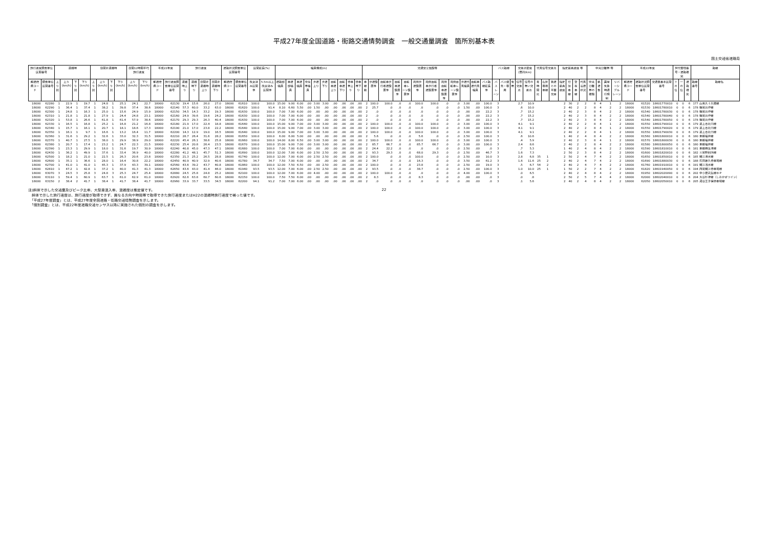平成27年度全国道路・街路交通情勢調査　一般交通量調査　箇所別基本表
国土交通省道路局
| 旅行速度調査単位区間番号 | | 混雑時 | | | | 昼間非混雑時 | | | | 昼間12時間平均旅行速度 | | 平成22年度 | | 旅行速度 | | | | 道路状況調査単位区間番号 | | 区間延長(%) | | 幅員構成(m) | | | | | | | | | | 交通安全施設等 | | | | | | | | | | | | バス路線 | | | 交差点密度(箇所/km) | | 代表信号交差点 | | | 指定最高速度 等 | | | | 中央分離帯 等 | | | | 平成22年度 | | | 世代管理番号・道路種別 | | | 路線 | |
| --- | --- | --- | --- | --- | --- | --- | --- | --- | --- | --- | --- | --- | --- | --- | --- | --- | --- | --- | --- | --- | --- | --- | --- | --- | --- | --- | --- | --- | --- | --- | --- | --- | --- | --- | --- | --- | --- | --- | --- | --- | --- | --- | --- | --- | --- | --- | --- | --- | --- | --- | --- | --- | --- | --- | --- | --- | --- | --- | --- | --- | --- | --- | --- | --- | --- | --- | --- |
| 都道府県コード | 調査単位区間番号 | 上り別 | 上り(km/h) | 下り別 | 下り(km/h) | 上り別 | 上り(km/h) | 下り別 | 下り(km/h) | 上り(km/h) | 下り(km/h) | 都道府県コード | 旅行速度調査単位区間番号 | 混雑時上り | 混雑時下り | 昼間非混雑時上り | 昼間非混雑時下り | 都道府県コード | 調査単位区間番号 | 改良済み区間率 | 5.5m以上改良済み区間率 | 道路部幅員 | 車道部幅員 | 車道幅員 | 中央帯幅員 | 歩道上り | 歩道下り | 自転車道上り | 自転車道下り | 停車帯上り | 停車帯下り | 車線数 | 歩道設置率 | 自転車歩行者道設置率 | 自転車道設置率 | 自転車レーン設置率 | 両側歩道設置率 | 両側自転車歩行者道設置率 | 両側自転車道設置率 | 両側自転車レーン設置率 | 歩道代表幅員 | 自転車道代表幅員 | バス路線延長率 | バスレーン | バス優先・専用 | 有無 | 信号交差点 | 信号の無い交差点 | 青時間比 | 右折専用車線 | 鉄道との平面交差 | 指定最高速度 | 付加車線 | 登坂車線 | 代表沿道状況 | 中央分離帯の種類 | 軌道敷 | 異常気象時通行規制 | リバーシブルレーン | 都道府県コード | 道路状況調査単位区間番号 | 交通量基本区間番号 | 十の位 | 一の位 | 道路種別 | 路線番号 | 路線名 |
| 18000 | 62280 | 1 | 22.9 | 1 | 19.7 | 1 | 24.8 | 1 | 25.1 | 24.1 | 22.7 | 18000 | 62130 | 19.4 | 15.6 | 26.0 | 27.0 | 18000 | 61610 | 100.0 | 100.0 | 15.00 | 9.00 | 6.00 | .00 | 3.00 | 3.00 | .00 | .00 | .00 | .00 | 2 | 100.0 | 100.0 | .0 | .0 | 100.0 | 100.0 | .0 | .0 | 3.00 | .00 | 100.0 | 3 | | | 2.7 | 10.9 | | | | 2 | 30 | 2 | 2 | 8 | 4 | 1 | 2 | 18000 | 61520 | 18601770010 | 0 | 0 | 6 | 177 | 山奥九十九橋線 |
| 18000 | 62290 | 1 | 36.4 | 1 | 37.4 | 1 | 38.2 | 1 | 39.8 | 37.4 | 38.6 | 18000 | 62140 | 57.3 | 60.0 | 33.2 | 63.0 | 18000 | 61620 | 100.0 | 91.4 | 8.10 | 6.60 | 5.50 | .00 | 1.50 | .00 | .00 | .00 | .00 | .00 | 2 | 25.7 | .0 | .0 | .0 | .0 | .0 | .0 | .0 | 1.50 | .00 | 100.0 | 3 | | | .6 | 10.0 | | | | 2 | 40 | 2 | 2 | 8 | 4 | 2 | 2 | 18000 | 61530 | 18601780010 | 0 | 0 | 6 | 178 | 篠尾出作線 |
| 18000 | 62300 | 1 | 24.8 | 1 | 16.3 | 1 | 25.0 | 1 | 15.6 | 24.9 | 15.9 | 18000 | 62150 | 34.5 | 14.3 | 33.2 | 19.3 | 18000 | 61630 | 100.0 | 100.0 | 7.00 | 7.00 | 6.00 | .00 | .00 | .00 | .00 | .00 | .00 | .00 | 2 | .0 | .0 | .0 | .0 | .0 | .0 | .0 | .0 | .00 | .00 | 22.2 | 3 | | | .7 | 15.2 | | | | 2 | 40 | 2 | 3 | 8 | 4 | 2 | 2 | 18000 | 61540 | 18601780030 | 0 | 0 | 6 | 178 | 篠尾出作線 |
| 18000 | 62310 | 1 | 21.8 | 1 | 21.8 | 1 | 27.9 | 1 | 24.4 | 24.8 | 23.1 | 18000 | 62160 | 24.9 | 39.6 | 19.6 | 24.2 | 18000 | 61630 | 100.0 | 100.0 | 7.00 | 7.00 | 6.00 | .00 | .00 | .00 | .00 | .00 | .00 | .00 | 2 | .0 | .0 | .0 | .0 | .0 | .0 | .0 | .0 | .00 | .00 | 22.2 | 3 | | | .7 | 15.2 | | | | 2 | 40 | 2 | 3 | 8 | 4 | 2 | 2 | 18000 | 61540 | 18601780040 | 0 | 0 | 6 | 178 | 篠尾出作線 |
| 18000 | 62320 | 1 | 53.8 | 1 | 26.6 | 1 | 61.8 | 1 | 61.4 | 57.9 | 38.6 | 18000 | 62170 | 29.3 | 29.3 | 26.3 | 40.4 | 18000 | 61630 | 100.0 | 100.0 | 7.00 | 7.00 | 6.00 | .00 | .00 | .00 | .00 | .00 | .00 | .00 | 2 | .0 | .0 | .0 | .0 | .0 | .0 | .0 | .0 | .00 | .00 | 22.2 | 3 | | | .7 | 15.2 | | | | 2 | 40 | 2 | 3 | 8 | 4 | 2 | 2 | 18000 | 61540 | 18601780050 | 0 | 0 | 6 | 178 | 篠尾出作線 |
| 18000 | 62330 | 1 | 16.5 | 1 | 16.8 | 1 | 25.2 | 1 | 16.8 | 21.2 | 16.8 | 18000 | 62180 | 21.9 | 17.0 | 22.4 | 18.8 | 18000 | 61640 | 100.0 | 100.0 | 15.00 | 9.00 | 7.00 | .00 | 3.00 | 3.00 | .00 | .00 | .00 | .00 | 2 | 100.0 | 100.0 | .0 | .0 | 100.0 | 100.0 | .0 | .0 | 3.00 | .00 | 100.0 | 3 | | | 4.1 | 9.1 | | | | 2 | 40 | 2 | 2 | 8 | 4 | 1 | 2 | 18000 | 61550 | 18601790010 | 0 | 0 | 6 | 179 | 源上志比口線 |
| 18000 | 62340 | 1 | 15.7 | 1 | 16.1 | 1 | 20.7 | 1 | 18.1 | 18.6 | 17.3 | 18000 | 62190 | 21.0 | 17.0 | 23.8 | 22.2 | 18000 | 61640 | 100.0 | 100.0 | 15.00 | 9.00 | 7.00 | .00 | 3.00 | 3.00 | .00 | .00 | .00 | .00 | 2 | 100.0 | 100.0 | .0 | .0 | 100.0 | 100.0 | .0 | .0 | 3.00 | .00 | 100.0 | 3 | | | 4.1 | 9.1 | | | | 2 | 40 | 2 | 2 | 8 | 4 | 1 | 2 | 18000 | 61550 | 18601790020 | 0 | 0 | 6 | 179 | 源上志比口線 |
| 18000 | 62350 | 1 | 16.1 | 1 | 9.7 | 1 | 16.6 | 1 | 13.2 | 16.4 | 11.7 | 18000 | 62200 | 14.3 | 12.9 | 19.0 | 16.5 | 18000 | 61640 | 100.0 | 100.0 | 15.00 | 9.00 | 7.00 | .00 | 3.00 | 3.00 | .00 | .00 | .00 | .00 | 2 | 100.0 | 100.0 | .0 | .0 | 100.0 | 100.0 | .0 | .0 | 3.00 | .00 | 100.0 | 3 | | | 4.1 | 9.1 | | | | 2 | 40 | 2 | 2 | 8 | 4 | 1 | 2 | 18000 | 61550 | 18601790030 | 0 | 0 | 6 | 179 | 源上志比口線 |
| 18000 | 62360 | 1 | 31.6 | 1 | 29.2 | 1 | 32.6 | 1 | 33.0 | 32.3 | 31.5 | 18000 | 62210 | 28.7 | 26.4 | 31.6 | 28.2 | 18000 | 61650 | 100.0 | 100.0 | 6.00 | 6.00 | 5.00 | .00 | .00 | .00 | .00 | .00 | .00 | .00 | 2 | 5.6 | .0 | .0 | .0 | 5.6 | .0 | .0 | .0 | 2.50 | .00 | 100.0 | 3 | | | .6 | 10.6 | | | | 1 | 40 | 2 | 4 | 8 | 4 | 2 | 2 | 18000 | 61560 | 18601800010 | 0 | 0 | 6 | 180 | 東郷福井線 |
| 18000 | 62370 | 1 | 40.7 | 1 | 27.5 | 1 | 38.0 | 1 | 29.9 | 38.9 | 29.0 | 18000 | 62220 | 45.4 | 26.1 | 38.6 | 25.8 | 18000 | 61660 | 100.0 | 100.0 | 14.00 | 8.00 | 6.50 | .00 | 3.00 | 3.00 | .00 | .00 | .00 | .00 | 2 | 100.0 | 100.0 | .0 | .0 | 100.0 | 100.0 | .0 | .0 | 3.00 | .00 | 100.0 | 3 | | | .4 | 5.9 | | | | 2 | 40 | 2 | 3 | 8 | 4 | 1 | 2 | 18000 | 61570 | 18601800030 | 0 | 0 | 6 | 180 | 東郷福井線 |
| 18000 | 62380 | 1 | 20.7 | 1 | 17.4 | 1 | 23.2 | 1 | 24.7 | 22.3 | 21.5 | 18000 | 62230 | 25.4 | 20.8 | 26.4 | 23.5 | 18000 | 61670 | 100.0 | 100.0 | 15.00 | 9.00 | 7.00 | .00 | 3.00 | 3.00 | .00 | .00 | .00 | .00 | 2 | 85.7 | 66.7 | .0 | .0 | 85.7 | 66.7 | .0 | .0 | 3.00 | .00 | 100.0 | 3 | | | 2.4 | 8.6 | | | | 2 | 40 | 2 | 2 | 8 | 4 | 2 | 2 | 18000 | 61580 | 18601800050 | 0 | 0 | 6 | 180 | 東郷福井線 |
| 18000 | 62390 | 1 | 23.3 | 1 | 29.9 | 1 | 18.0 | 1 | 31.6 | 19.7 | 30.9 | 18000 | 62240 | 40.8 | 45.0 | 47.3 | 47.1 | 18000 | 61680 | 100.0 | 100.0 | 7.00 | 7.00 | 6.00 | .00 | .00 | .00 | .00 | .00 | .00 | .00 | 2 | 24.4 | 22.2 | .0 | .0 | .0 | .0 | .0 | .0 | 2.50 | .00 | .0 | 3 | | | .7 | 5.3 | | | | 1 | 40 | 2 | 4 | 8 | 4 | 2 | 2 | 18000 | 61590 | 18601810010 | 0 | 0 | 6 | 181 | 東郷麻生津線 |
| 18000 | 62430 | 1 | 36.2 | 1 | 49.9 | 1 | 37.6 | 1 | 33.4 | 36.9 | 40.0 | 18000 | 62280 | 41.2 | 48.1 | 45.7 | 51.3 | 18000 | 61690 | 100.0 | 100.0 | 12.00 | 7.00 | 6.00 | .00 | 2.50 | 2.50 | .00 | .00 | .00 | .00 | 2 | 93.3 | 29.3 | .0 | .0 | 68.0 | 29.3 | .0 | .0 | 2.50 | .00 | 46.7 | 3 | | | 1.6 | 7.3 | | | | 2 | 50 | 2 | 3 | 8 | 4 | 2 | 2 | 18000 | 61600 | 18601820010 | 0 | 0 | 6 | 182 | 三尾野別所線 |
| 18000 | 62500 | 1 | 18.2 | 1 | 21.0 | 1 | 22.5 | 1 | 26.3 | 20.6 | 23.8 | 18000 | 62350 | 21.3 | 25.2 | 26.5 | 28.8 | 18000 | 61740 | 100.0 | 100.0 | 12.00 | 7.00 | 6.00 | .00 | 2.50 | 2.50 | .00 | .00 | .00 | .00 | 2 | 100.0 | .0 | .0 | .0 | 100.0 | .0 | .0 | .0 | 2.50 | .00 | 10.0 | 3 | | | 2.8 | 6.8 | 35 | 1 | | 2 | 50 | 2 | 4 | 7 | 4 | 2 | 2 | 18000 | 61650 | 18601850010 | 0 | 0 | 6 | 185 | 鯖江清水線 |
| 18000 | 62600 | 1 | 35.1 | 1 | 36.6 | 1 | 28.0 | 1 | 16.4 | 30.8 | 22.2 | 18000 | 62450 | 40.9 | 40.9 | 32.9 | 40.6 | 18000 | 61780 | 34.7 | 34.7 | 7.50 | 7.00 | 6.00 | .00 | .00 | .00 | .00 | .00 | .00 | .00 | 2 | 34.7 | .0 | .0 | .0 | 16.3 | .0 | .0 | .0 | 3.50 | .00 | 61.2 | 3 | | | 1.6 | 11.6 | 25 | 2 | | 2 | 40 | 2 | 4 | 7 | 4 | 2 | 2 | 18000 | 61690 | 18601880030 | 0 | 0 | 6 | 188 | 石田家久停車場線 |
| 18000 | 62700 | 1 | 41.0 | 1 | 41.0 | 1 | 45.3 | 1 | 37.9 | 43.3 | 39.1 | 18000 | 62560 | 43.6 | 39.2 | 43.7 | 40.8 | 18000 | 61860 | 100.0 | 100.0 | 12.00 | 7.50 | 6.50 | .00 | .00 | 2.50 | .00 | .00 | .00 | .00 | 2 | 100.0 | .0 | .0 | .0 | 23.8 | .0 | .0 | .0 | 2.50 | .00 | 19.0 | 3 | | | .5 | 6.7 | 54 | 2 | | 2 | 40 | 2 | 4 | 7 | 4 | 2 | 2 | 18000 | 61760 | 18601910010 | 0 | 0 | 6 | 191 | 鯖江浅水線 |
| 18000 | 62810 | 1 | 47.2 | 1 | 42.8 | 1 | 37.2 | 1 | 40.0 | 41.3 | 41.3 | 18000 | 62650 | 43.6 | 43.0 | 41.4 | 46.0 | 18000 | 61940 | 93.5 | 93.5 | 12.00 | 7.00 | 6.00 | .00 | 2.50 | 2.50 | .00 | .00 | .00 | .00 | 2 | 93.5 | .0 | .0 | .0 | 38.7 | .0 | .0 | .0 | 2.50 | .00 | 100.0 | 3 | | | 1.0 | 10.0 | 25 | 1 | | 1 | 50 | 2 | 2 | 7 | 4 | 2 | 2 | 18000 | 61820 | 18601940050 | 0 | 0 | 6 | 194 | 西尾鯖江停車場線 |
| 18000 | 63070 | 3 | 24.5 | 3 | 25.8 | 3 | 24.8 | 3 | 25.3 | 24.7 | 25.4 | 18000 | 62880 | 24.5 | 25.8 | 24.8 | 25.2 | 18000 | 62100 | 100.0 | 100.0 | 12.00 | 7.00 | 6.00 | .00 | 4.00 | .00 | .00 | .00 | .00 | .00 | 2 | 100.0 | 100.0 | .0 | .0 | .0 | .0 | .0 | .0 | 4.00 | .00 | 100.0 | 3 | | | .0 | 6.5 | | | | 2 | 40 | 2 | 4 | 8 | 4 | 2 | 2 | 18000 | 61950 | 18602020090 | 0 | 0 | 6 | 202 | 中小屋武生線ＢＰ |
| 18000 | 63110 | 1 | 59.4 | 1 | 60.9 | 1 | 63.7 | 1 | 61.0 | 62.9 | 61.0 | 18000 | 62920 | 62.6 | 63.8 | 60.7 | 60.6 | 18000 | 62150 | 100.0 | 100.0 | 7.50 | 7.50 | 6.00 | .00 | .00 | .00 | .00 | .00 | .00 | .00 | 2 | 8.3 | .0 | .0 | .0 | 8.3 | .0 | .0 | .0 | .00 | .00 | .0 | 3 | | | .0 | .8 | | | | 2 | 50 | 2 | 5 | 7 | 4 | 4 | 2 | 18000 | 62000 | 18602040010 | 0 | 0 | 6 | 204 | 大谷杉津線（しおかぜライン） |
| 18000 | 63150 | 2 | 38.4 | 2 | 41.7 | 1 | 38.4 | 1 | 41.7 | 38.4 | 41.7 | 18000 | 62960 | 33.9 | 33.7 | 33.5 | 34.5 | 18000 | 62200 | 94.1 | 91.2 | 7.00 | 7.00 | 6.00 | .00 | .00 | .00 | .00 | .00 | .00 | .00 | 2 | .0 | .0 | .0 | .0 | .0 | .0 | .0 | .0 | .00 | .00 | .0 | 3 | | | .1 | 5.6 | | | | 2 | 40 | 2 | 4 | 8 | 4 | 2 | 2 | 18000 | 62050 | 18602050010 | 0 | 0 | 6 | 205 | 湯谷王子保停車場線 |
注)斜体で示した交通量及びピーク比率、大型車混入率、混雑度は推定値です。
　斜体で示した旅行速度は、旅行速度が取得できず、異なる方向や時間帯で取得できた旅行速度またはH22の混雑時旅行速度で補った値です。
　「平成27年度調査」とは、平成27年度全国道路・街路交通情勢調査を示します。
　「個別調査」とは、平成22年度道路交通センサス以降に実施された個別の調査を示します。
22